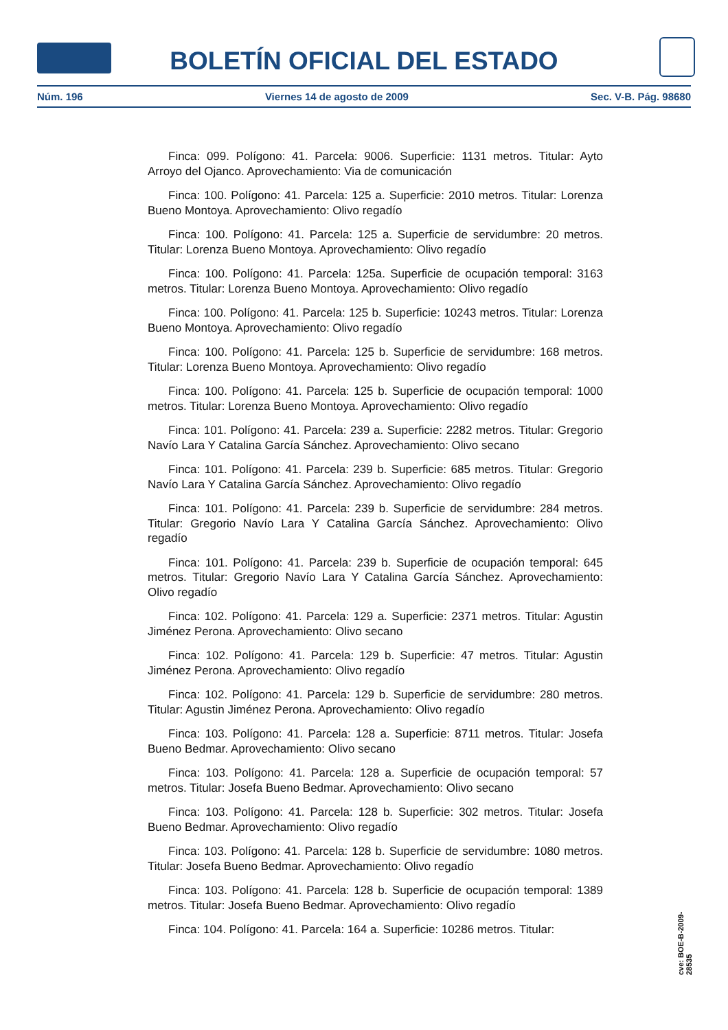BOLETÍN OFICIAL DEL ESTADO
Núm. 196 Viernes 14 de agosto de 2009 Sec. V-B. Pág. 98680
Finca: 099. Polígono: 41. Parcela: 9006. Superficie: 1131 metros. Titular: Ayto Arroyo del Ojanco. Aprovechamiento: Via de comunicación
Finca: 100. Polígono: 41. Parcela: 125 a. Superficie: 2010 metros. Titular: Lorenza Bueno Montoya. Aprovechamiento: Olivo regadío
Finca: 100. Polígono: 41. Parcela: 125 a. Superficie de servidumbre: 20 metros. Titular: Lorenza Bueno Montoya. Aprovechamiento: Olivo regadío
Finca: 100. Polígono: 41. Parcela: 125a. Superficie de ocupación temporal: 3163 metros. Titular: Lorenza Bueno Montoya. Aprovechamiento: Olivo regadío
Finca: 100. Polígono: 41. Parcela: 125 b. Superficie: 10243 metros. Titular: Lorenza Bueno Montoya. Aprovechamiento: Olivo regadío
Finca: 100. Polígono: 41. Parcela: 125 b. Superficie de servidumbre: 168 metros. Titular: Lorenza Bueno Montoya. Aprovechamiento: Olivo regadío
Finca: 100. Polígono: 41. Parcela: 125 b. Superficie de ocupación temporal: 1000 metros. Titular: Lorenza Bueno Montoya. Aprovechamiento: Olivo regadío
Finca: 101. Polígono: 41. Parcela: 239 a. Superficie: 2282 metros. Titular: Gregorio Navío Lara Y Catalina García Sánchez. Aprovechamiento: Olivo secano
Finca: 101. Polígono: 41. Parcela: 239 b. Superficie: 685 metros. Titular: Gregorio Navío Lara Y Catalina García Sánchez. Aprovechamiento: Olivo regadío
Finca: 101. Polígono: 41. Parcela: 239 b. Superficie de servidumbre: 284 metros. Titular: Gregorio Navío Lara Y Catalina García Sánchez. Aprovechamiento: Olivo regadío
Finca: 101. Polígono: 41. Parcela: 239 b. Superficie de ocupación temporal: 645 metros. Titular: Gregorio Navío Lara Y Catalina García Sánchez. Aprovechamiento: Olivo regadío
Finca: 102. Polígono: 41. Parcela: 129 a. Superficie: 2371 metros. Titular: Agustin Jiménez Perona. Aprovechamiento: Olivo secano
Finca: 102. Polígono: 41. Parcela: 129 b. Superficie: 47 metros. Titular: Agustin Jiménez Perona. Aprovechamiento: Olivo regadío
Finca: 102. Polígono: 41. Parcela: 129 b. Superficie de servidumbre: 280 metros. Titular: Agustin Jiménez Perona. Aprovechamiento: Olivo regadío
Finca: 103. Polígono: 41. Parcela: 128 a. Superficie: 8711 metros. Titular: Josefa Bueno Bedmar. Aprovechamiento: Olivo secano
Finca: 103. Polígono: 41. Parcela: 128 a. Superficie de ocupación temporal: 57 metros. Titular: Josefa Bueno Bedmar. Aprovechamiento: Olivo secano
Finca: 103. Polígono: 41. Parcela: 128 b. Superficie: 302 metros. Titular: Josefa Bueno Bedmar. Aprovechamiento: Olivo regadío
Finca: 103. Polígono: 41. Parcela: 128 b. Superficie de servidumbre: 1080 metros. Titular: Josefa Bueno Bedmar. Aprovechamiento: Olivo regadío
Finca: 103. Polígono: 41. Parcela: 128 b. Superficie de ocupación temporal: 1389 metros. Titular: Josefa Bueno Bedmar. Aprovechamiento: Olivo regadío
Finca: 104. Polígono: 41. Parcela: 164 a. Superficie: 10286 metros. Titular:
cve: BOE-B-2009-28535